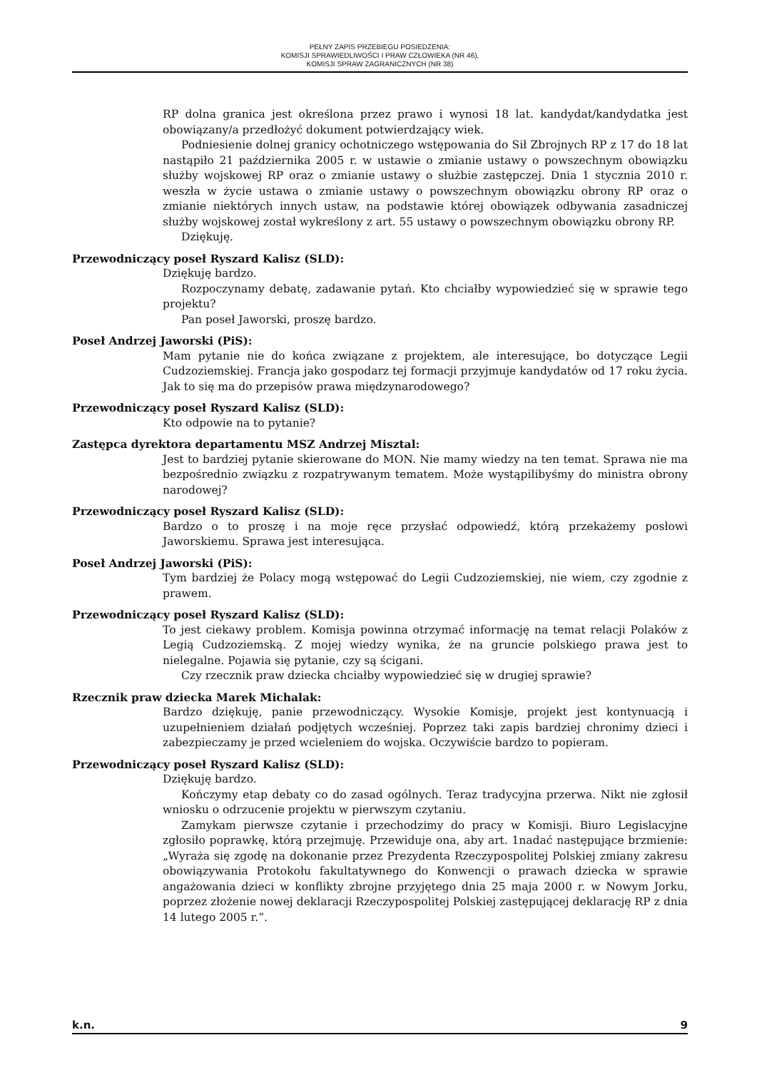PEŁNY ZAPIS PRZEBIEGU POSIEDZENIA:
KOMISJI SPRAWIEDLIWOŚCI I PRAW CZŁOWIEKA (NR 46),
KOMISJI SPRAW ZAGRANICZNYCH (NR 38)
RP dolna granica jest określona przez prawo i wynosi 18 lat. kandydat/kandydatka jest obowiązany/a przedłożyć dokument potwierdzający wiek.
Podniesienie dolnej granicy ochotniczego wstępowania do Sił Zbrojnych RP z 17 do 18 lat nastąpiło 21 października 2005 r. w ustawie o zmianie ustawy o powszechnym obowiązku służby wojskowej RP oraz o zmianie ustawy o służbie zastępczej. Dnia 1 stycznia 2010 r. weszła w życie ustawa o zmianie ustawy o powszechnym obowiązku obrony RP oraz o zmianie niektórych innych ustaw, na podstawie której obowiązek odbywania zasadniczej służby wojskowej został wykreślony z art. 55 ustawy o powszechnym obowiązku obrony RP.
Dziękuję.
Przewodniczący poseł Ryszard Kalisz (SLD):
Dziękuję bardzo.
Rozpoczynamy debatę, zadawanie pytań. Kto chciałby wypowiedzieć się w sprawie tego projektu?
Pan poseł Jaworski, proszę bardzo.
Poseł Andrzej Jaworski (PiS):
Mam pytanie nie do końca związane z projektem, ale interesujące, bo dotyczące Legii Cudzoziemskiej. Francja jako gospodarz tej formacji przyjmuje kandydatów od 17 roku życia. Jak to się ma do przepisów prawa międzynarodowego?
Przewodniczący poseł Ryszard Kalisz (SLD):
Kto odpowie na to pytanie?
Zastępca dyrektora departamentu MSZ Andrzej Misztal:
Jest to bardziej pytanie skierowane do MON. Nie mamy wiedzy na ten temat. Sprawa nie ma bezpośrednio związku z rozpatrywanym tematem. Może wystąpilibyśmy do ministra obrony narodowej?
Przewodniczący poseł Ryszard Kalisz (SLD):
Bardzo o to proszę i na moje ręce przysłać odpowiedź, którą przekażemy posłowi Jaworskiemu. Sprawa jest interesująca.
Poseł Andrzej Jaworski (PiS):
Tym bardziej że Polacy mogą wstępować do Legii Cudzoziemskiej, nie wiem, czy zgodnie z prawem.
Przewodniczący poseł Ryszard Kalisz (SLD):
To jest ciekawy problem. Komisja powinna otrzymać informację na temat relacji Polaków z Legią Cudzoziemską. Z mojej wiedzy wynika, że na gruncie polskiego prawa jest to nielegalne. Pojawia się pytanie, czy są ścigani.
Czy rzecznik praw dziecka chciałby wypowiedzieć się w drugiej sprawie?
Rzecznik praw dziecka Marek Michalak:
Bardzo dziękuję, panie przewodniczący. Wysokie Komisje, projekt jest kontynuacją i uzupełnieniem działań podjętych wcześniej. Poprzez taki zapis bardziej chronimy dzieci i zabezpieczamy je przed wcieleniem do wojska. Oczywiście bardzo to popieram.
Przewodniczący poseł Ryszard Kalisz (SLD):
Dziękuję bardzo.
Kończymy etap debaty co do zasad ogólnych. Teraz tradycyjna przerwa. Nikt nie zgłosił wniosku o odrzucenie projektu w pierwszym czytaniu.
Zamykam pierwsze czytanie i przechodzimy do pracy w Komisji. Biuro Legislacyjne zgłosiło poprawkę, którą przejmuję. Przewiduje ona, aby art. 1nadać następujące brzmienie: „Wyraża się zgodę na dokonanie przez Prezydenta Rzeczypospolitej Polskiej zmiany zakresu obowiązywania Protokołu fakultatywnego do Konwencji o prawach dziecka w sprawie angażowania dzieci w konflikty zbrojne przyjętego dnia 25 maja 2000 r. w Nowym Jorku, poprzez złożenie nowej deklaracji Rzeczypospolitej Polskiej zastępującej deklarację RP z dnia 14 lutego 2005 r.”.
k.n. 9